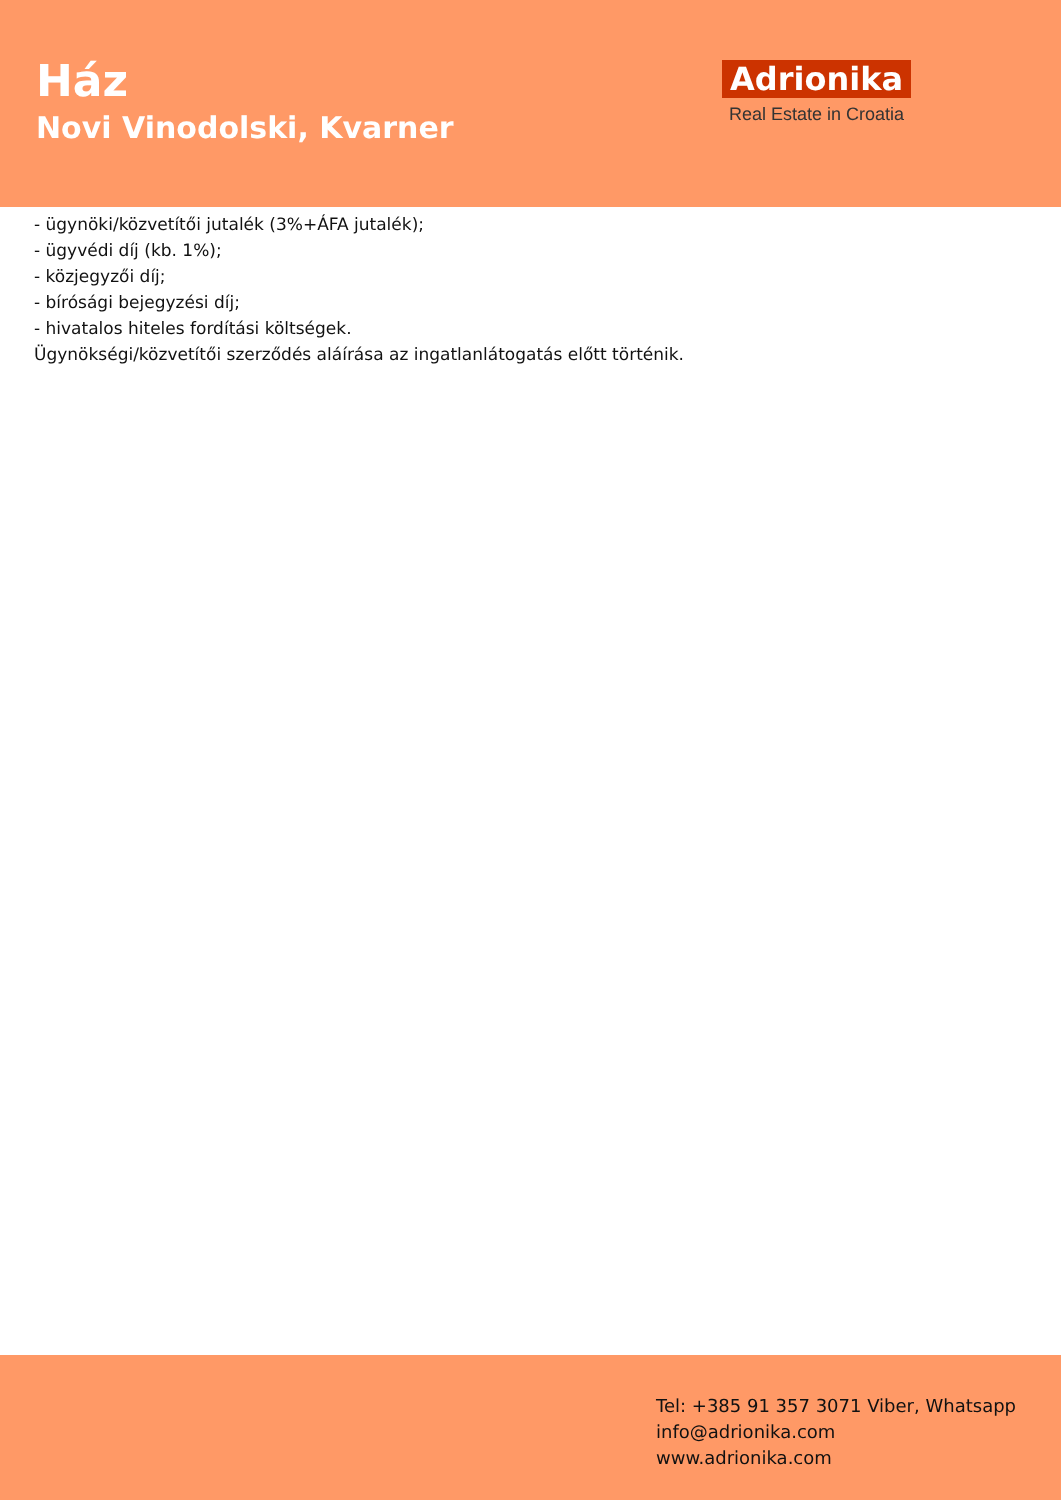Ház
Novi Vinodolski, Kvarner
Adrionika
Real Estate in Croatia
- ügynöki/közvetítői jutalék (3%+ÁFA jutalék);
- ügyvédi díj (kb. 1%);
- közjegyzői díj;
- bírósági bejegyzési díj;
- hivatalos hiteles fordítási költségek.
Ügynökségi/közvetítői szerződés aláírása az ingatlanlátogatás előtt történik.
Tel: +385 91 357 3071 Viber, Whatsapp
info@adrionika.com
www.adrionika.com